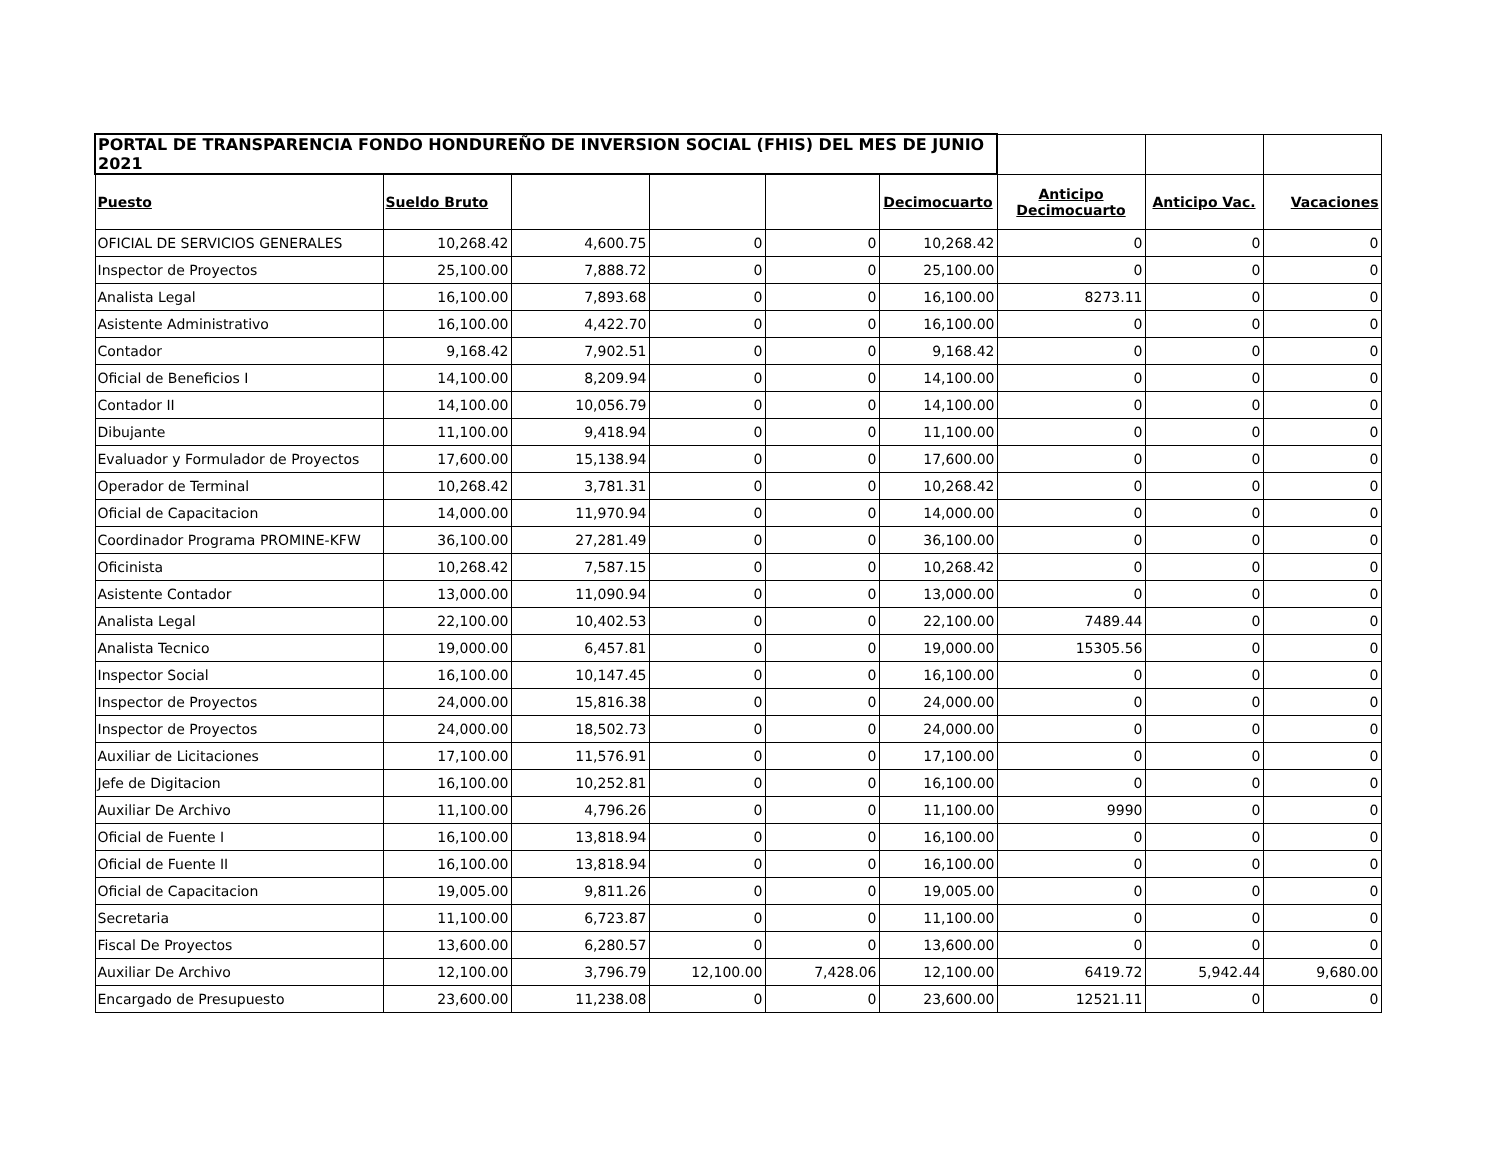| PORTAL DE TRANSPARENCIA FONDO HONDUREÑO DE INVERSION SOCIAL (FHIS) DEL MES DE JUNIO 2021 | | | | | | | | |
| Puesto | Sueldo Bruto | | | | Decimocuarto | Anticipo Decimocuarto | Anticipo Vac. | Vacaciones |
| OFICIAL DE SERVICIOS GENERALES | 10,268.42 | 4,600.75 | 0 | 0 | 10,268.42 | 0 | 0 | 0 |
| Inspector de Proyectos | 25,100.00 | 7,888.72 | 0 | 0 | 25,100.00 | 0 | 0 | 0 |
| Analista Legal | 16,100.00 | 7,893.68 | 0 | 0 | 16,100.00 | 8273.11 | 0 | 0 |
| Asistente Administrativo | 16,100.00 | 4,422.70 | 0 | 0 | 16,100.00 | 0 | 0 | 0 |
| Contador | 9,168.42 | 7,902.51 | 0 | 0 | 9,168.42 | 0 | 0 | 0 |
| Oficial de Beneficios I | 14,100.00 | 8,209.94 | 0 | 0 | 14,100.00 | 0 | 0 | 0 |
| Contador II | 14,100.00 | 10,056.79 | 0 | 0 | 14,100.00 | 0 | 0 | 0 |
| Dibujante | 11,100.00 | 9,418.94 | 0 | 0 | 11,100.00 | 0 | 0 | 0 |
| Evaluador y Formulador de Proyectos | 17,600.00 | 15,138.94 | 0 | 0 | 17,600.00 | 0 | 0 | 0 |
| Operador de Terminal | 10,268.42 | 3,781.31 | 0 | 0 | 10,268.42 | 0 | 0 | 0 |
| Oficial de Capacitacion | 14,000.00 | 11,970.94 | 0 | 0 | 14,000.00 | 0 | 0 | 0 |
| Coordinador Programa PROMINE-KFW | 36,100.00 | 27,281.49 | 0 | 0 | 36,100.00 | 0 | 0 | 0 |
| Oficinista | 10,268.42 | 7,587.15 | 0 | 0 | 10,268.42 | 0 | 0 | 0 |
| Asistente Contador | 13,000.00 | 11,090.94 | 0 | 0 | 13,000.00 | 0 | 0 | 0 |
| Analista Legal | 22,100.00 | 10,402.53 | 0 | 0 | 22,100.00 | 7489.44 | 0 | 0 |
| Analista Tecnico | 19,000.00 | 6,457.81 | 0 | 0 | 19,000.00 | 15305.56 | 0 | 0 |
| Inspector Social | 16,100.00 | 10,147.45 | 0 | 0 | 16,100.00 | 0 | 0 | 0 |
| Inspector de Proyectos | 24,000.00 | 15,816.38 | 0 | 0 | 24,000.00 | 0 | 0 | 0 |
| Inspector de Proyectos | 24,000.00 | 18,502.73 | 0 | 0 | 24,000.00 | 0 | 0 | 0 |
| Auxiliar de Licitaciones | 17,100.00 | 11,576.91 | 0 | 0 | 17,100.00 | 0 | 0 | 0 |
| Jefe de Digitacion | 16,100.00 | 10,252.81 | 0 | 0 | 16,100.00 | 0 | 0 | 0 |
| Auxiliar De Archivo | 11,100.00 | 4,796.26 | 0 | 0 | 11,100.00 | 9990 | 0 | 0 |
| Oficial de Fuente I | 16,100.00 | 13,818.94 | 0 | 0 | 16,100.00 | 0 | 0 | 0 |
| Oficial de Fuente II | 16,100.00 | 13,818.94 | 0 | 0 | 16,100.00 | 0 | 0 | 0 |
| Oficial de Capacitacion | 19,005.00 | 9,811.26 | 0 | 0 | 19,005.00 | 0 | 0 | 0 |
| Secretaria | 11,100.00 | 6,723.87 | 0 | 0 | 11,100.00 | 0 | 0 | 0 |
| Fiscal De Proyectos | 13,600.00 | 6,280.57 | 0 | 0 | 13,600.00 | 0 | 0 | 0 |
| Auxiliar De Archivo | 12,100.00 | 3,796.79 | 12,100.00 | 7,428.06 | 12,100.00 | 6419.72 | 5,942.44 | 9,680.00 |
| Encargado de Presupuesto | 23,600.00 | 11,238.08 | 0 | 0 | 23,600.00 | 12521.11 | 0 | 0 |